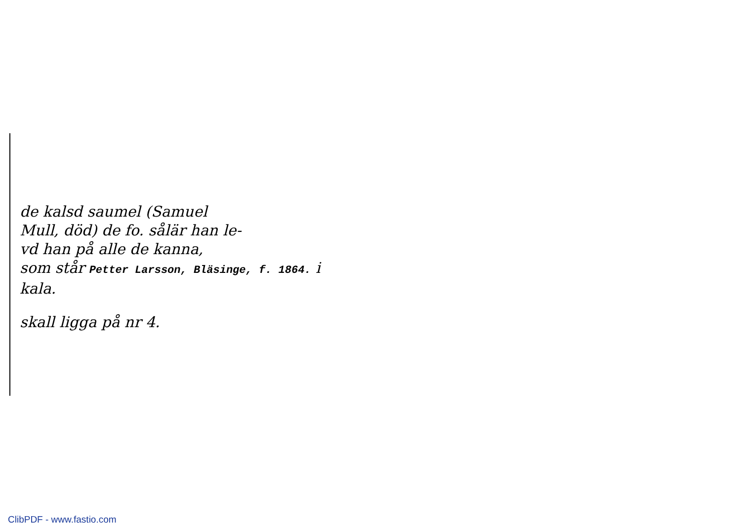de kalsd saumel (Samuel
Mull, död) de fo. sålär han le-
vd han på alle de kanna,
som står Petter Larsson, Bläsinge, f. 1864. i kala.
skall ligga på nr 4.
ClibPDF - www.fastio.com